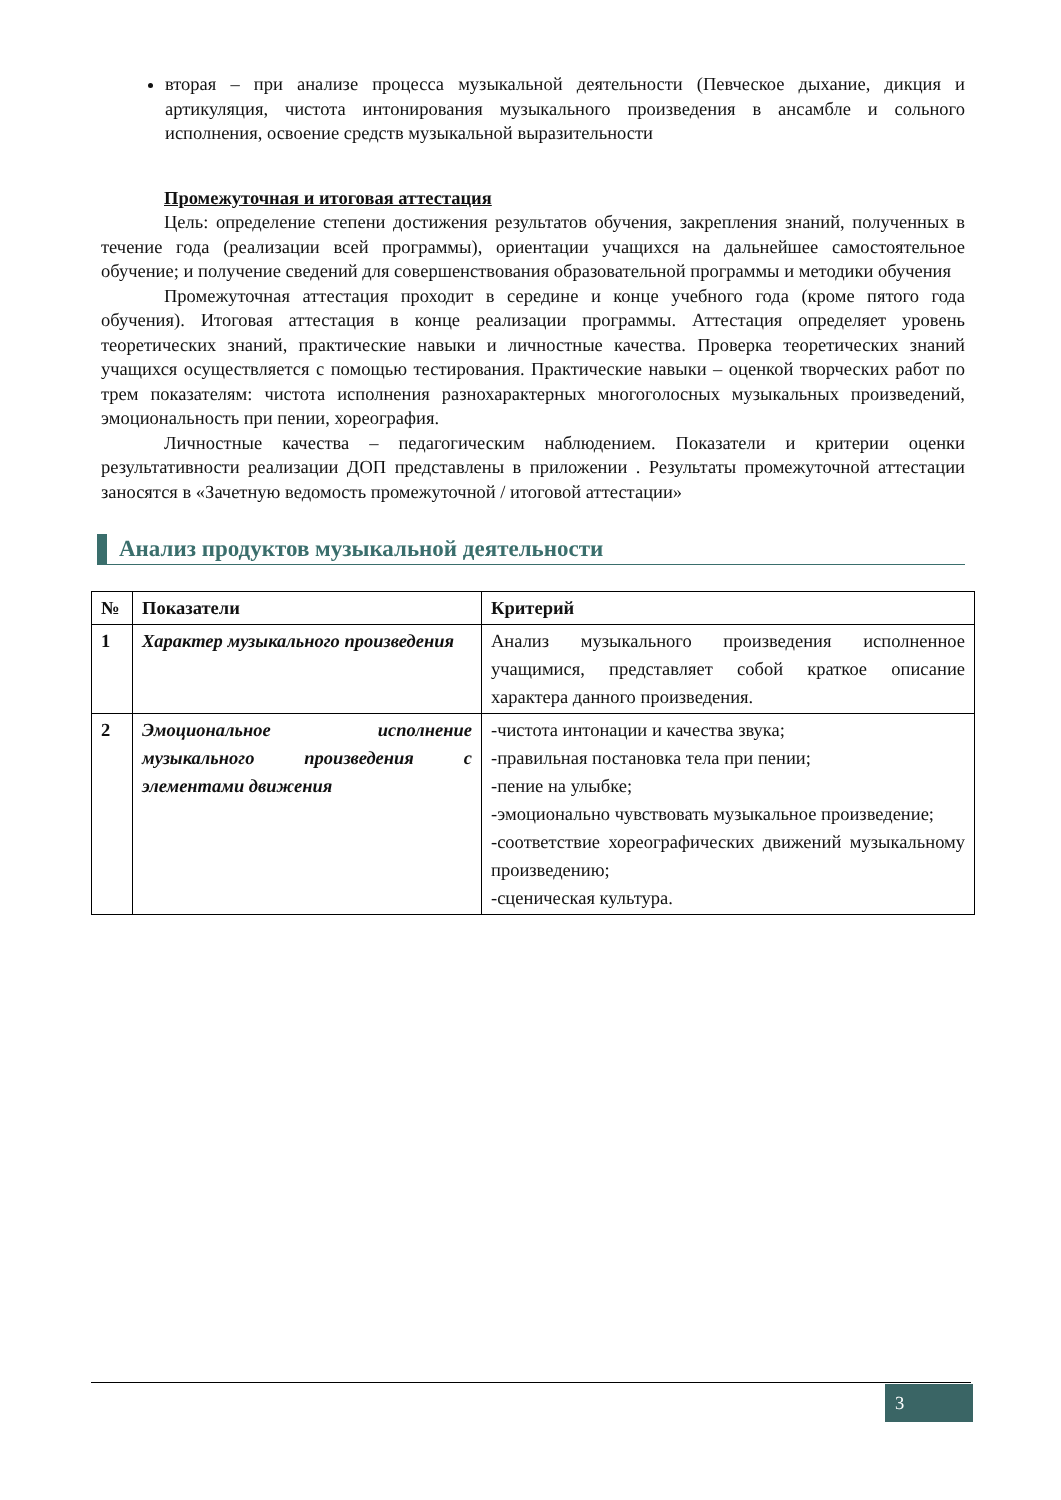вторая – при анализе процесса музыкальной деятельности (Певческое дыхание, дикция и артикуляция, чистота интонирования музыкального произведения в ансамбле и сольного исполнения, освоение средств музыкальной выразительности
Промежуточная и итоговая аттестация
Цель: определение степени достижения результатов обучения, закрепления знаний, полученных в течение года (реализации всей программы), ориентации учащихся на дальнейшее самостоятельное обучение; и получение сведений для совершенствования образовательной программы и методики обучения
Промежуточная аттестация проходит в середине и конце учебного года (кроме пятого года обучения). Итоговая аттестация в конце реализации программы. Аттестация определяет уровень теоретических знаний, практические навыки и личностные качества. Проверка теоретических знаний учащихся осуществляется с помощью тестирования. Практические навыки – оценкой творческих работ по трем показателям: чистота исполнения разнохарактерных многоголосных музыкальных произведений, эмоциональность при пении, хореография.
Личностные качества – педагогическим наблюдением. Показатели и критерии оценки результативности реализации ДОП представлены в приложении . Результаты промежуточной аттестации заносятся в «Зачетную ведомость промежуточной / итоговой аттестации»
Анализ продуктов музыкальной деятельности
| № | Показатели | Критерий |
| --- | --- | --- |
| 1 | Характер музыкального произведения | Анализ музыкального произведения исполненное учащимися, представляет собой краткое описание характера данного произведения. |
| 2 | Эмоциональное исполнение музыкального произведения с элементами движения | -чистота интонации и качества звука; -правильная постановка тела при пении; -пение на улыбке; -эмоционально чувствовать музыкальное произведение; -соответствие хореографических движений музыкальному произведению; -сценическая культура. |
3